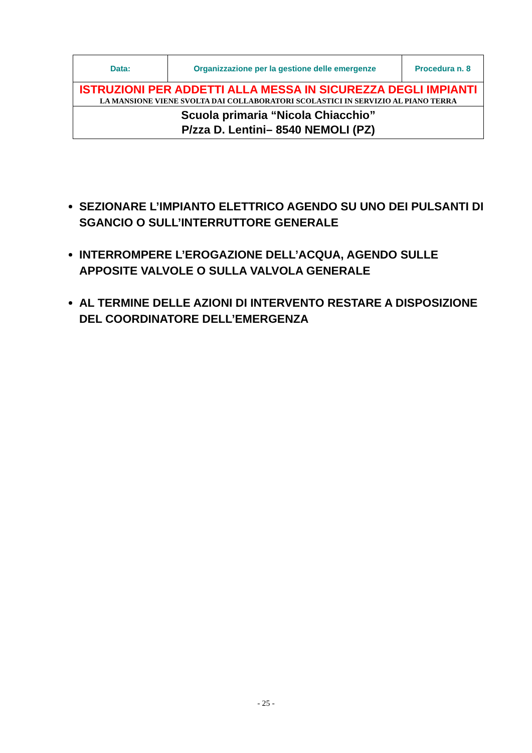| Data: | Organizzazione per la gestione delle emergenze | Procedura n. 8 |
| ISTRUZIONI PER ADDETTI ALLA MESSA IN SICUREZZA DEGLI IMPIANTI LA MANSIONE VIENE SVOLTA DAI COLLABORATORI SCOLASTICI IN SERVIZIO AL PIANO TERRA | | |
| Scuola primaria “Nicola Chiacchio” P/zza D. Lentini– 8540 NEMOLI (PZ) | | |
SEZIONARE L’IMPIANTO ELETTRICO AGENDO SU UNO DEI PULSANTI DI SGANCIO O SULL’INTERRUTTORE GENERALE
INTERROMPERE L’EROGAZIONE DELL’ACQUA, AGENDO SULLE APPOSITE VALVOLE O SULLA VALVOLA GENERALE
AL TERMINE DELLE AZIONI DI INTERVENTO RESTARE A DISPOSIZIONE DEL COORDINATORE DELL’EMERGENZA
- 25 -